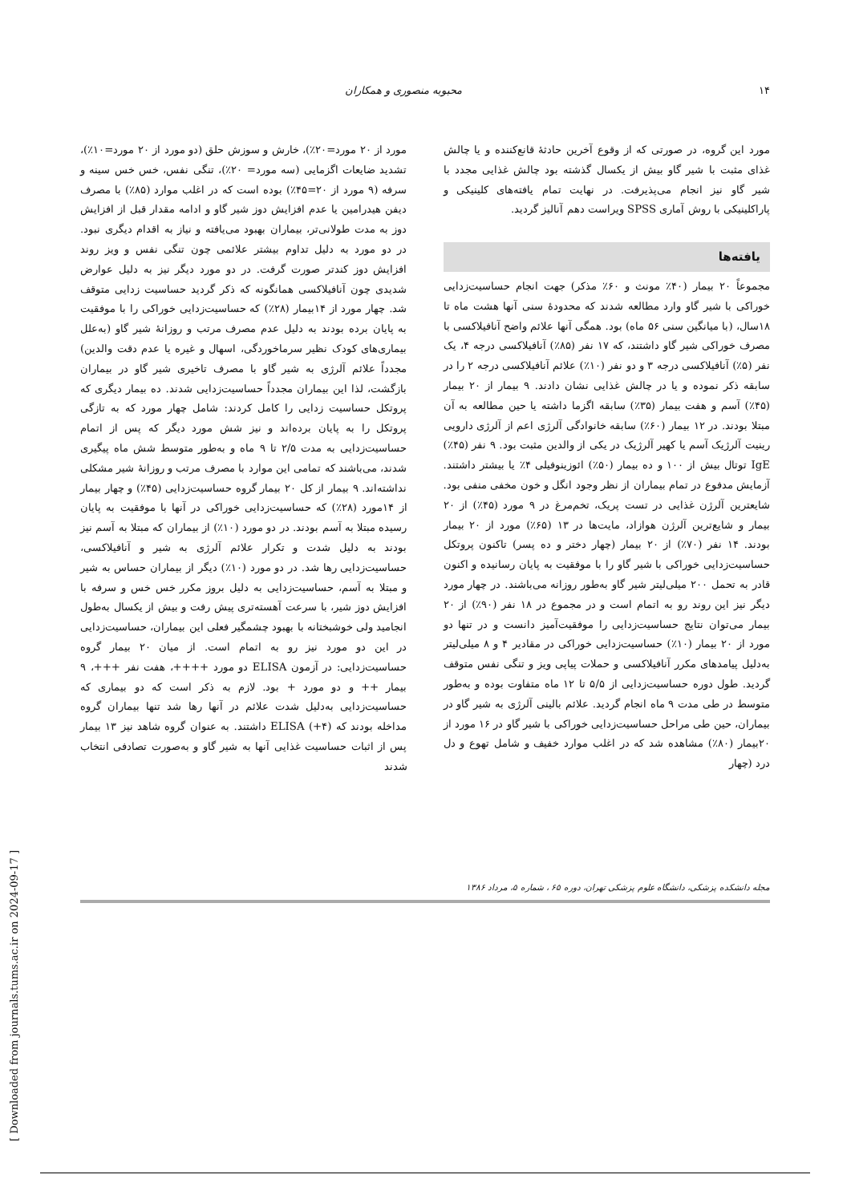۱۴ محبوبه منصوری و همکاران
مورد این گروه، در صورتی که از وقوع آخرین حادثهٔ قانع‌کننده و یا چالش غذای مثبت با شیر گاو بیش از یکسال گذشته بود چالش غذایی مجدد با شیر گاو نیز انجام می‌پذیرفت. در نهایت تمام یافته‌های کلینیکی و پاراکلینیکی با روش آماری SPSS ویراست دهم آنالیز گردید.
یافته‌ها
مجموعاً ۲۰ بیمار (۴۰٪ مونث و ۶۰٪ مذکر) جهت انجام حساسیت‌زدایی خوراکی با شیر گاو وارد مطالعه شدند که محدودهٔ سنی آنها هشت ماه تا ۱۸سال، (با میانگین سنی ۵۶ ماه) بود. همگی آنها علائم واضح آنافیلاکسی با مصرف خوراکی شیر گاو داشتند، که ۱۷ نفر (۸۵٪) آنافیلاکسی درجه ۴، یک نفر (۵٪) آنافیلاکسی درجه ۳ و دو نفر (۱۰٪) علائم آنافیلاکسی درجه ۲ را در سابقه ذکر نموده و یا در چالش غذایی نشان دادند. ۹ بیمار از ۲۰ بیمار (۴۵٪) آسم و هفت بیمار (۳۵٪) سابقه اگزما داشته یا حین مطالعه به آن مبتلا بودند. در ۱۲ بیمار (۶۰٪) سابقه خانوادگی آلرژی اعم از آلرژی دارویی رینیت آلرژیک آسم یا کهیر آلرژیک در یکی از والدین مثبت بود. ۹ نفر (۴۵٪) IgE توتال بیش از ۱۰۰ و ده بیمار (۵۰٪) ائوزینوفیلی ۴٪ یا بیشتر داشتند. آزمایش مدفوع در تمام بیماران از نظر وجود انگل و خون مخفی منفی بود. شایعترین آلرژن غذایی در تست پریک، تخم‌مرغ در ۹ مورد (۴۵٪) از ۲۰ بیمار و شایع‌ترین آلرژن هوازاد، مایت‌ها در ۱۳ (۶۵٪) مورد از ۲۰ بیمار بودند. ۱۴ نفر (۷۰٪) از ۲۰ بیمار (چهار دختر و ده پسر) تاکنون پروتکل حساسیت‌زدایی خوراکی با شیر گاو را با موفقیت به پایان رسانیده و اکنون قادر به تحمل ۲۰۰ میلی‌لیتر شیر گاو به‌طور روزانه می‌باشند. در چهار مورد دیگر نیز این روند رو به اتمام است و در مجموع در ۱۸ نفر (۹۰٪) از ۲۰ بیمار می‌توان نتایج حساسیت‌زدایی را موفقیت‌آمیز دانست و در تنها دو مورد از ۲۰ بیمار (۱۰٪) حساسیت‌زدایی خوراکی در مقادیر ۴ و ۸ میلی‌لیتر به‌دلیل پیامدهای مکرر آنافیلاکسی و حملات پیاپی ویز و تنگی نفس متوقف گردید. طول دوره حساسیت‌زدایی از ۵/۵ تا ۱۲ ماه متفاوت بوده و به‌طور متوسط در طی مدت ۹ ماه انجام گردید. علائم بالینی آلرژی به شیر گاو در بیماران، حین طی مراحل حساسیت‌زدایی خوراکی با شیر گاو در ۱۶ مورد از ۲۰بیمار (۸۰٪) مشاهده شد که در اغلب موارد خفیف و شامل تهوع و دل درد (چهار
مورد از ۲۰ مورد=۲۰٪)، خارش و سوزش حلق (دو مورد از ۲۰ مورد=۱۰٪)، تشدید ضایعات اگزمایی (سه مورد= ۲۰٪)، تنگی نفس، خس خس سینه و سرفه (۹ مورد از ۲۰=۴۵٪) بوده است که در اغلب موارد (۸۵٪) با مصرف دیفن هیدرامین یا عدم افزایش دوز شیر گاو و ادامه مقدار قبل از افزایش دوز به مدت طولانی‌تر، بیماران بهبود می‌یافته و نیاز به اقدام دیگری نبود. در دو مورد به دلیل تداوم بیشتر علائمی چون تنگی نفس و ویز روند افزایش دوز کندتر صورت گرفت. در دو مورد دیگر نیز به دلیل عوارض شدیدی چون آنافیلاکسی همانگونه که ذکر گردید حساسیت زدایی متوقف شد. چهار مورد از ۱۴بیمار (۲۸٪) که حساسیت‌زدایی خوراکی را با موفقیت به پایان برده بودند به دلیل عدم مصرف مرتب و روزانهٔ شیر گاو (به‌علل بیماری‌های کودک نظیر سرماخوردگی، اسهال و غیره یا عدم دقت والدین) مجدداً علائم آلرژی به شیر گاو با مصرف تاخیری شیر گاو در بیماران بازگشت، لذا این بیماران مجدداً حساسیت‌زدایی شدند. ده بیمار دیگری که پروتکل حساسیت زدایی را کامل کردند: شامل چهار مورد که به تازگی پروتکل را به پایان برده‌اند و نیز شش مورد دیگر که پس از اتمام حساسیت‌زدایی به مدت ۲/۵ تا ۹ ماه و به‌طور متوسط شش ماه پیگیری شدند، می‌باشند که تمامی این موارد با مصرف مرتب و روزانهٔ شیر مشکلی نداشته‌اند. ۹ بیمار از کل ۲۰ بیمار گروه حساسیت‌زدایی (۴۵٪) و چهار بیمار از ۱۴مورد (۲۸٪) که حساسیت‌زدایی خوراکی در آنها با موفقیت به پایان رسیده مبتلا به آسم بودند. در دو مورد (۱۰٪) از بیماران که مبتلا به آسم نیز بودند به دلیل شدت و تکرار علائم آلرژی به شیر و آنافیلاکسی، حساسیت‌زدایی رها شد. در دو مورد (۱۰٪) دیگر از بیماران حساس به شیر و مبتلا به آسم، حساسیت‌زدایی به دلیل بروز مکرر خس خس و سرفه با افزایش دوز شیر، با سرعت آهسته‌تری پیش رفت و بیش از یکسال به‌طول انجامید ولی خوشبختانه با بهبود چشمگیر فعلی این بیماران، حساسیت‌زدایی در این دو مورد نیز رو به اتمام است. از میان ۲۰ بیمار گروه حساسیت‌زدایی: در آزمون ELISA دو مورد ++++، هفت نفر +++، ۹ بیمار ++ و دو مورد + بود. لازم به ذکر است که دو بیماری که حساسیت‌زدایی به‌دلیل شدت علائم در آنها رها شد تنها بیماران گروه مداخله بودند که ELISA (+۴) داشتند. به عنوان گروه شاهد نیز ۱۳ بیمار پس از اثبات حساسیت غذایی آنها به شیر گاو و به‌صورت تصادفی انتخاب شدند
مجله دانشکده پزشکی، دانشگاه علوم پزشکی تهران، دوره ۶۵ ، شماره ۵، مرداد ۱۳۸۶
[ Downloaded from journals.tums.ac.ir on 2024-09-17 ]